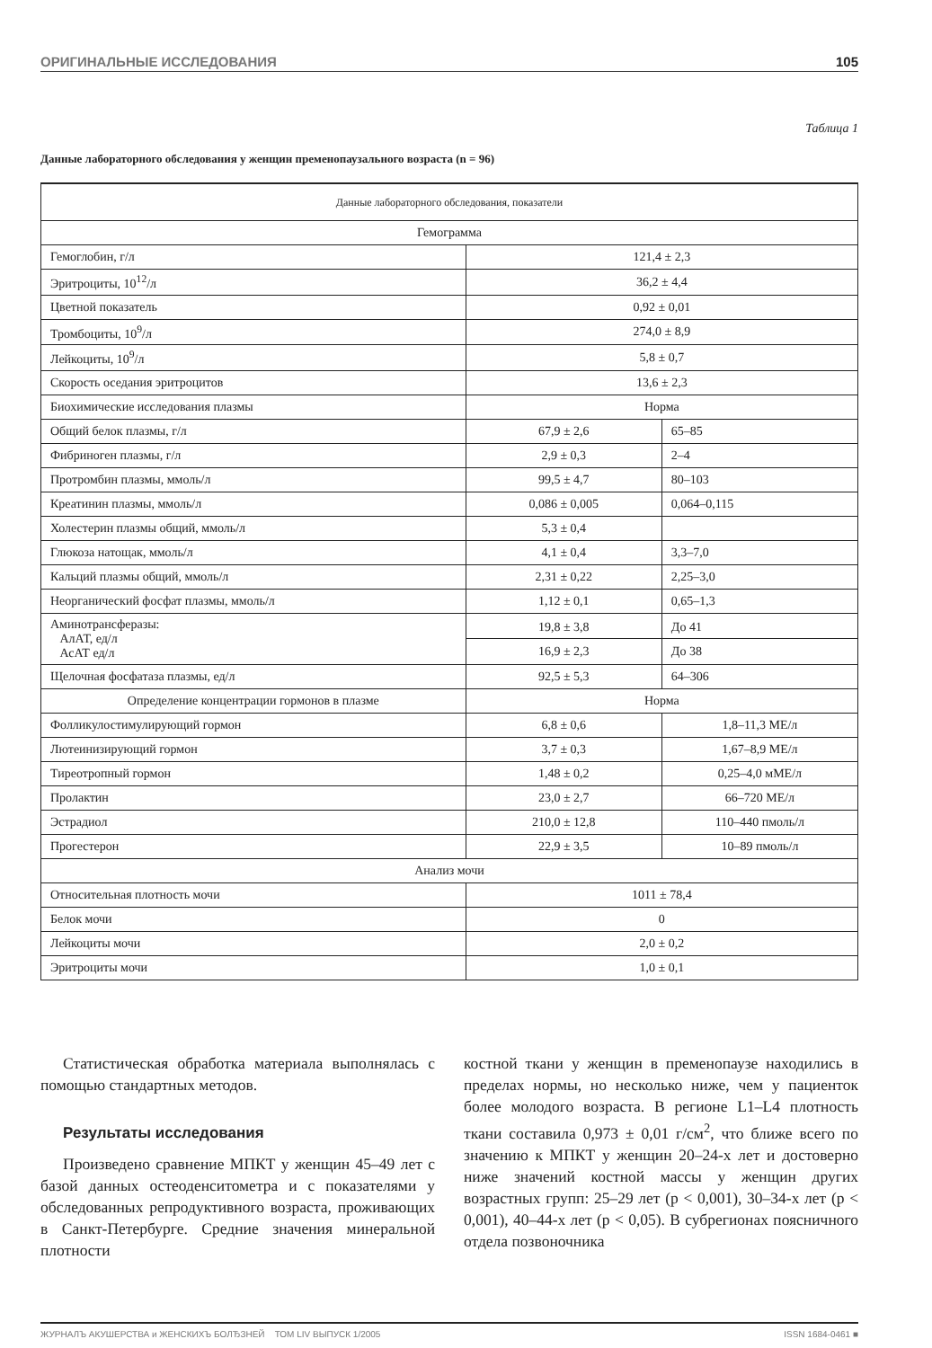ОРИГИНАЛЬНЫЕ ИССЛЕДОВАНИЯ 105
Таблица 1
Данные лабораторного обследования у женщин пременопаузального возраста (n = 96)
| Данные лабораторного обследования, показатели | | |
| --- | --- | --- |
| Гемограмма | | |
| Гемоглобин, г/л | 121,4 ± 2,3 | |
| Эритроциты, 10<sup>12</sup>/л | 36,2 ± 4,4 | |
| Цветной показатель | 0,92 ± 0,01 | |
| Тромбоциты, 10<sup>9</sup>/л | 274,0 ± 8,9 | |
| Лейкоциты, 10<sup>9</sup>/л | 5,8 ± 0,7 | |
| Скорость оседания эритроцитов | 13,6 ± 2,3 | |
| Биохимические исследования плазмы | Норма | |
| Общий белок плазмы, г/л | 67,9 ± 2,6 | 65–85 |
| Фибриноген плазмы, г/л | 2,9 ± 0,3 | 2–4 |
| Протромбин плазмы, ммоль/л | 99,5 ± 4,7 | 80–103 |
| Креатинин плазмы, ммоль/л | 0,086 ± 0,005 | 0,064–0,115 |
| Холестерин плазмы общий, ммоль/л | 5,3 ± 0,4 | |
| Глюкоза натощак, ммоль/л | 4,1 ± 0,4 | 3,3–7,0 |
| Кальций плазмы общий, ммоль/л | 2,31 ± 0,22 | 2,25–3,0 |
| Неорганический фосфат плазмы, ммоль/л | 1,12 ± 0,1 | 0,65–1,3 |
| Аминотрансферазы: АлАТ, ед/л АсАТ ед/л | 19,8 ± 3,8 | До 41 |
| | 16,9 ± 2,3 | До 38 |
| Щелочная фосфатаза плазмы, ед/л | 92,5 ± 5,3 | 64–306 |
| Определение концентрации гормонов в плазме | Норма | |
| Фолликулостимулирующий гормон | 6,8 ± 0,6 | 1,8–11,3 МЕ/л |
| Лютеинизирующий гормон | 3,7 ± 0,3 | 1,67–8,9 МЕ/л |
| Тиреотропный гормон | 1,48 ± 0,2 | 0,25–4,0 мМЕ/л |
| Пролактин | 23,0 ± 2,7 | 66–720 МЕ/л |
| Эстрадиол | 210,0 ± 12,8 | 110–440 пмоль/л |
| Прогестерон | 22,9 ± 3,5 | 10–89 пмоль/л |
| Анализ мочи | | |
| Относительная плотность мочи | 1011 ± 78,4 | |
| Белок мочи | 0 | |
| Лейкоциты мочи | 2,0 ± 0,2 | |
| Эритроциты мочи | 1,0 ± 0,1 | |
Статистическая обработка материала выполнялась с помощью стандартных методов.
Результаты исследования
Произведено сравнение МПКТ у женщин 45–49 лет с базой данных остеоденситометра и с показателями у обследованных репродуктивного возраста, проживающих в Санкт-Петербурге. Средние значения минеральной плотности
костной ткани у женщин в пременопаузе находились в пределах нормы, но несколько ниже, чем у пациенток более молодого возраста. В регионе L1–L4 плотность ткани составила 0,973 ± 0,01 г/см<sup>2</sup>, что ближе всего по значению к МПКТ у женщин 20–24-х лет и достоверно ниже значений костной массы у женщин других возрастных групп: 25–29 лет (р < 0,001), 30–34-х лет (р < 0,001), 40–44-х лет (р < 0,05). В субрегионах поясничного отдела позвоночника
ЖУРНАЛЪ АКУШЕРСТВА и ЖЕНСКИХЪ БОЛЂЗНЕЙ ТОМ LIV ВЫПУСК 1/2005 ISSN 1684-0461 ■